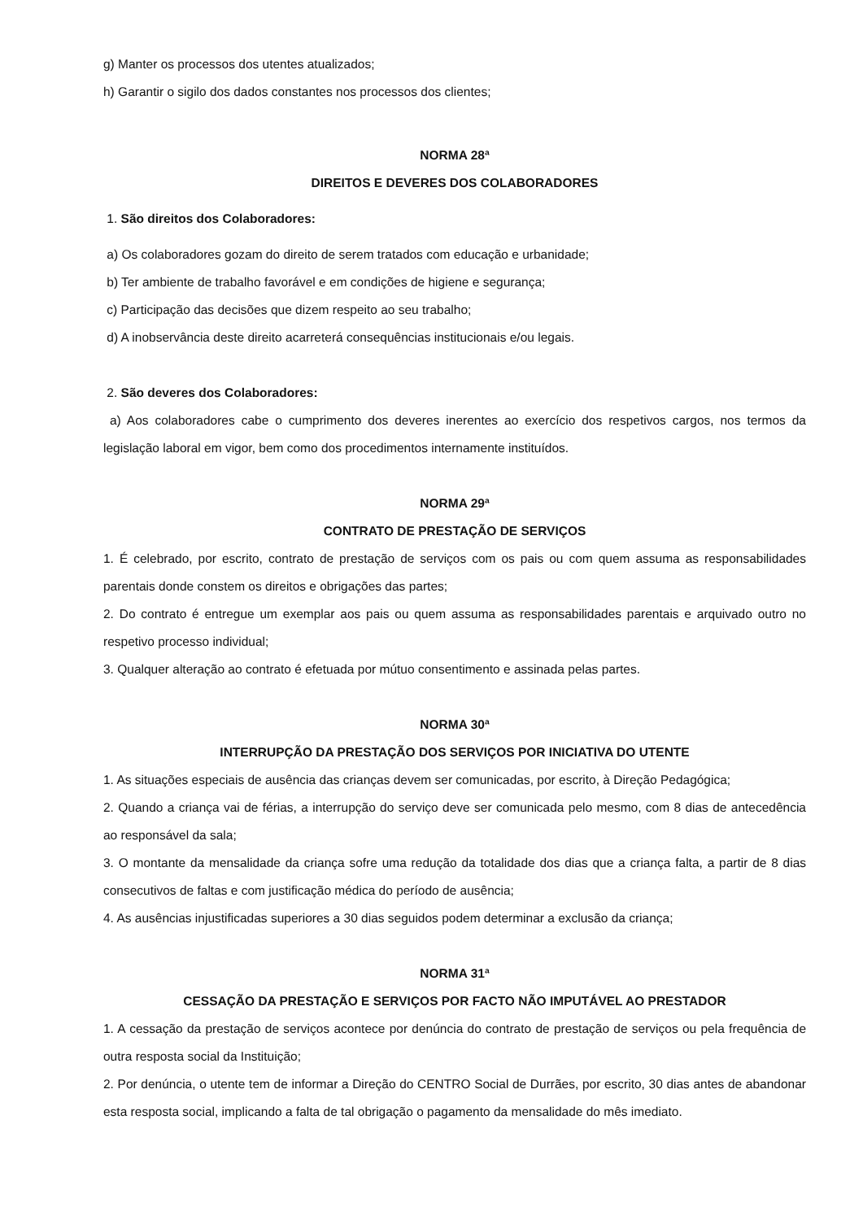g) Manter os processos dos utentes atualizados;
h) Garantir o sigilo dos dados constantes nos processos dos clientes;
NORMA 28ª
DIREITOS E DEVERES DOS COLABORADORES
1. São direitos dos Colaboradores:
a) Os colaboradores gozam do direito de serem tratados com educação e urbanidade;
b) Ter ambiente de trabalho favorável e em condições de higiene e segurança;
c) Participação das decisões que dizem respeito ao seu trabalho;
d) A inobservância deste direito acarreterá consequências institucionais e/ou legais.
2. São deveres dos Colaboradores:
a) Aos colaboradores cabe o cumprimento dos deveres inerentes ao exercício dos respetivos cargos, nos termos da legislação laboral em vigor, bem como dos procedimentos internamente instituídos.
NORMA 29ª
CONTRATO DE PRESTAÇÃO DE SERVIÇOS
1. É celebrado, por escrito, contrato de prestação de serviços com os pais ou com quem assuma as responsabilidades parentais donde constem os direitos e obrigações das partes;
2. Do contrato é entregue um exemplar aos pais ou quem assuma as responsabilidades parentais e arquivado outro no respetivo processo individual;
3. Qualquer alteração ao contrato é efetuada por mútuo consentimento e assinada pelas partes.
NORMA 30ª
INTERRUPÇÃO DA PRESTAÇÃO DOS SERVIÇOS POR INICIATIVA DO UTENTE
1. As situações especiais de ausência das crianças devem ser comunicadas, por escrito, à Direção Pedagógica;
2. Quando a criança vai de férias, a interrupção do serviço deve ser comunicada pelo mesmo, com 8 dias de antecedência ao responsável da sala;
3. O montante da mensalidade da criança sofre uma redução da totalidade dos dias que a criança falta, a partir de 8 dias consecutivos de faltas e com justificação médica do período de ausência;
4. As ausências injustificadas superiores a 30 dias seguidos podem determinar a exclusão da criança;
NORMA 31ª
CESSAÇÃO DA PRESTAÇÃO E SERVIÇOS POR FACTO NÃO IMPUTÁVEL AO PRESTADOR
1. A cessação da prestação de serviços acontece por denúncia do contrato de prestação de serviços ou pela frequência de outra resposta social da Instituição;
2. Por denúncia, o utente tem de informar a Direção do CENTRO Social de Durrães, por escrito, 30 dias antes de abandonar esta resposta social, implicando a falta de tal obrigação o pagamento da mensalidade do mês imediato.